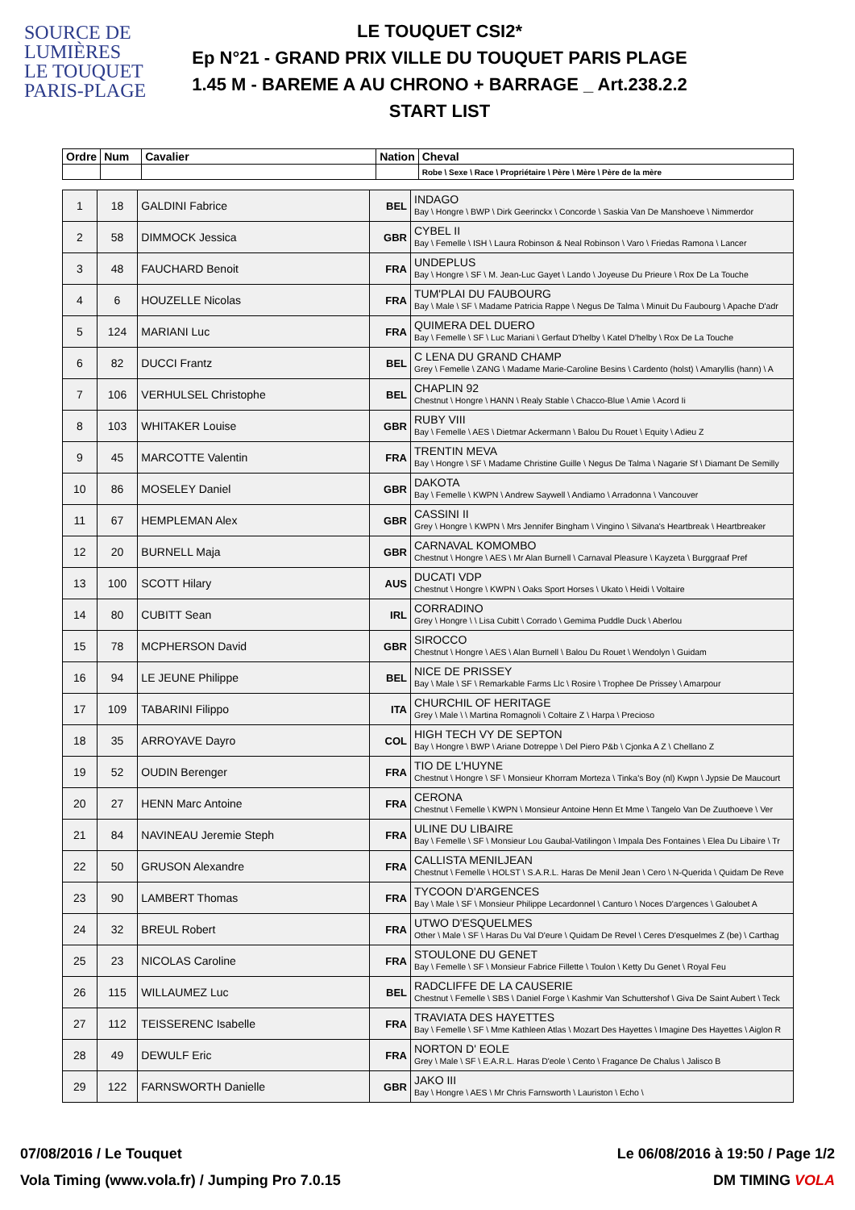SOURCE DE LUMIÈRES
LE TOUQUET
PARIS-PLAGE
LE TOUQUET CSI2*
Ep N°21 - GRAND PRIX VILLE DU TOUQUET PARIS PLAGE
1.45 M - BAREME A AU CHRONO + BARRAGE _ Art.238.2.2
START LIST
| Ordre | Num | Cavalier | Nation | Cheval |
| --- | --- | --- | --- | --- |
| | | | | Robe \ Sexe \ Race \ Propriétaire \ Père \ Mère \ Père de la mère |
| 1 | 18 | GALDINI Fabrice | BEL | INDAGO Bay \ Hongre \ BWP \ Dirk Geerinckx \ Concorde \ Saskia Van De Manshoeve \ Nimmerdor |
| 2 | 58 | DIMMOCK Jessica | GBR | CYBEL II Bay \ Femelle \ ISH \ Laura Robinson & Neal Robinson \ Varo \ Friedas Ramona \ Lancer |
| 3 | 48 | FAUCHARD Benoit | FRA | UNDEPLUS Bay \ Hongre \ SF \ M. Jean-Luc Gayet \ Lando \ Joyeuse Du Prieure \ Rox De La Touche |
| 4 | 6 | HOUZELLE Nicolas | FRA | TUM'PLAI DU FAUBOURG Bay \ Male \ SF \ Madame Patricia Rappe \ Negus De Talma \ Minuit Du Faubourg \ Apache D'adr |
| 5 | 124 | MARIANI Luc | FRA | QUIMERA DEL DUERO Bay \ Femelle \ SF \ Luc Mariani \ Gerfaut D'helby \ Katel D'helby \ Rox De La Touche |
| 6 | 82 | DUCCI Frantz | BEL | C LENA DU GRAND CHAMP Grey \ Femelle \ ZANG \ Madame Marie-Caroline Besins \ Cardento (holst) \ Amaryllis (hann) \ A |
| 7 | 106 | VERHULSEL Christophe | BEL | CHAPLIN 92 Chestnut \ Hongre \ HANN \ Realy Stable \ Chacco-Blue \ Amie \ Acord Ii |
| 8 | 103 | WHITAKER Louise | GBR | RUBY VIII Bay \ Femelle \ AES \ Dietmar Ackermann \ Balou Du Rouet \ Equity \ Adieu Z |
| 9 | 45 | MARCOTTE Valentin | FRA | TRENTIN MEVA Bay \ Hongre \ SF \ Madame Christine Guille \ Negus De Talma \ Nagarie Sf \ Diamant De Semilly |
| 10 | 86 | MOSELEY Daniel | GBR | DAKOTA Bay \ Femelle \ KWPN \ Andrew Saywell \ Andiamo \ Arradonna \ Vancouver |
| 11 | 67 | HEMPLEMAN Alex | GBR | CASSINI II Grey \ Hongre \ KWPN \ Mrs Jennifer Bingham \ Vingino \ Silvana's Heartbreak \ Heartbreaker |
| 12 | 20 | BURNELL Maja | GBR | CARNAVAL KOMOMBO Chestnut \ Hongre \ AES \ Mr Alan Burnell \ Carnaval Pleasure \ Kayzeta \ Burggraaf Pref |
| 13 | 100 | SCOTT Hilary | AUS | DUCATI VDP Chestnut \ Hongre \ KWPN \ Oaks Sport Horses \ Ukato \ Heidi \ Voltaire |
| 14 | 80 | CUBITT Sean | IRL | CORRADINO Grey \ Hongre \ \ Lisa Cubitt \ Corrado \ Gemima Puddle Duck \ Aberlou |
| 15 | 78 | MCPHERSON David | GBR | SIROCCO Chestnut \ Hongre \ AES \ Alan Burnell \ Balou Du Rouet \ Wendolyn \ Guidam |
| 16 | 94 | LE JEUNE Philippe | BEL | NICE DE PRISSEY Bay \ Male \ SF \ Remarkable Farms Llc \ Rosire \ Trophee De Prissey \ Amarpour |
| 17 | 109 | TABARINI Filippo | ITA | CHURCHIL OF HERITAGE Grey \ Male \ \ Martina Romagnoli \ Coltaire Z \ Harpa \ Precioso |
| 18 | 35 | ARROYAVE Dayro | COL | HIGH TECH VY DE SEPTON Bay \ Hongre \ BWP \ Ariane Dotreppe \ Del Piero P&b \ Cjonka A Z \ Chellano Z |
| 19 | 52 | OUDIN Berenger | FRA | TIO DE L'HUYNE Chestnut \ Hongre \ SF \ Monsieur Khorram Morteza \ Tinka's Boy (nl) Kwpn \ Jypsie De Maucourt |
| 20 | 27 | HENN Marc Antoine | FRA | CERONA Chestnut \ Femelle \ KWPN \ Monsieur Antoine Henn Et Mme \ Tangelo Van De Zuuthoeve \ Ver |
| 21 | 84 | NAVINEAU Jeremie Steph | FRA | ULINE DU LIBAIRE Bay \ Femelle \ SF \ Monsieur Lou Gaubal-Vatilingon \ Impala Des Fontaines \ Elea Du Libaire \ Tr |
| 22 | 50 | GRUSON Alexandre | FRA | CALLISTA MENILJEAN Chestnut \ Femelle \ HOLST \ S.A.R.L. Haras De Menil Jean \ Cero \ N-Querida \ Quidam De Reve |
| 23 | 90 | LAMBERT Thomas | FRA | TYCOON D'ARGENCES Bay \ Male \ SF \ Monsieur Philippe Lecardonnel \ Canturo \ Noces D'argences \ Galoubet A |
| 24 | 32 | BREUL Robert | FRA | UTWO D'ESQUELMES Other \ Male \ SF \ Haras Du Val D'eure \ Quidam De Revel \ Ceres D'esquelmes Z (be) \ Carthag |
| 25 | 23 | NICOLAS Caroline | FRA | STOULONE DU GENET Bay \ Femelle \ SF \ Monsieur Fabrice Fillette \ Toulon \ Ketty Du Genet \ Royal Feu |
| 26 | 115 | WILLAUMEZ Luc | BEL | RADCLIFFE DE LA CAUSERIE Chestnut \ Femelle \ SBS \ Daniel Forge \ Kashmir Van Schuttershof \ Giva De Saint Aubert \ Teck |
| 27 | 112 | TEISSERENC Isabelle | FRA | TRAVIATA DES HAYETTES Bay \ Femelle \ SF \ Mme Kathleen Atlas \ Mozart Des Hayettes \ Imagine Des Hayettes \ Aiglon R |
| 28 | 49 | DEWULF Eric | FRA | NORTON D' EOLE Grey \ Male \ SF \ E.A.R.L. Haras D'eole \ Cento \ Fragance De Chalus \ Jalisco B |
| 29 | 122 | FARNSWORTH Danielle | GBR | JAKO III Bay \ Hongre \ AES \ Mr Chris Farnsworth \ Lauriston \ Echo \ |
07/08/2016 / Le Touquet Le 06/08/2016 à 19:50 / Page 1/2
Vola Timing (www.vola.fr) / Jumping Pro 7.0.15 DM TIMING VOLA